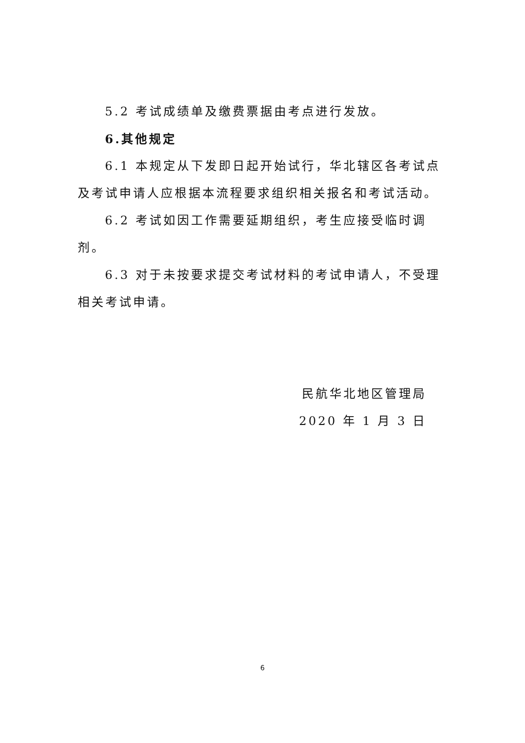5.2 考试成绩单及缴费票据由考点进行发放。
6.其他规定
6.1 本规定从下发即日起开始试行，华北辖区各考试点及考试申请人应根据本流程要求组织相关报名和考试活动。
6.2 考试如因工作需要延期组织，考生应接受临时调剂。
6.3 对于未按要求提交考试材料的考试申请人，不受理相关考试申请。
民航华北地区管理局
2020 年 1 月 3 日
6